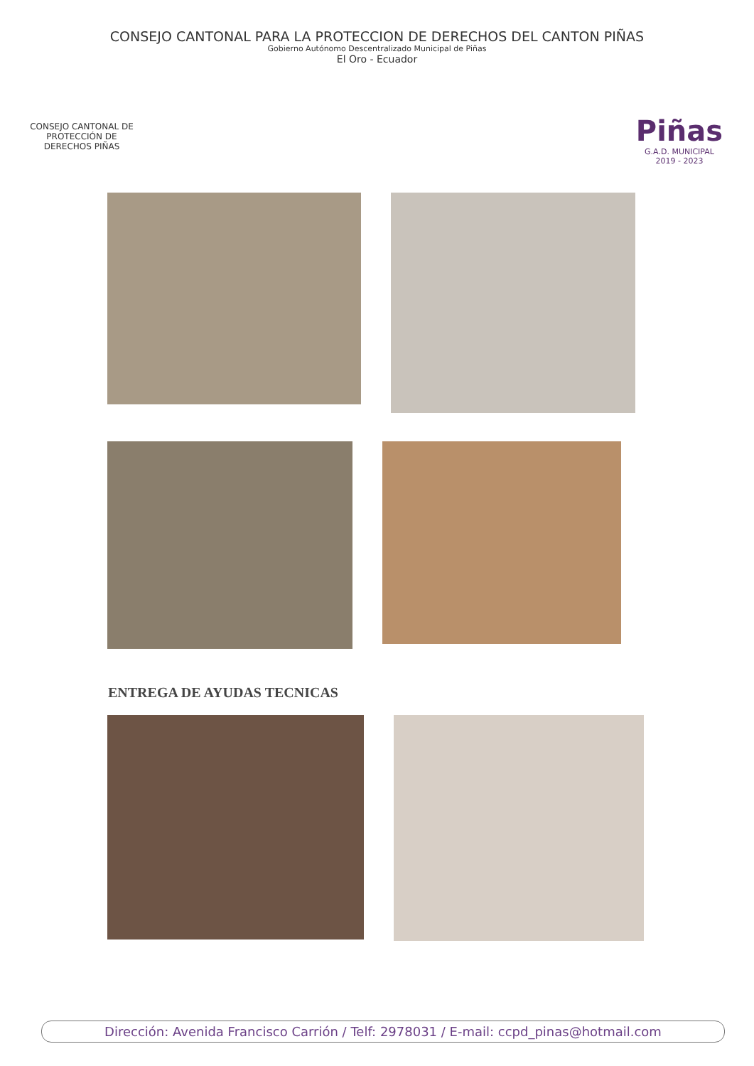CONSEJO CANTONAL PARA LA PROTECCION DE DERECHOS DEL CANTON PIÑAS
Gobierno Autónomo Descentralizado Municipal de Piñas
El Oro - Ecuador
CONSEJO CANTONAL DE PROTECCIÓN DE DERECHOS PIÑAS
Piñas
G.A.D. MUNICIPAL
2019 - 2023
ENTREGA DE AYUDAS TECNICAS
Dirección: Avenida Francisco Carrión / Telf: 2978031 / E-mail: ccpd_pinas@hotmail.com